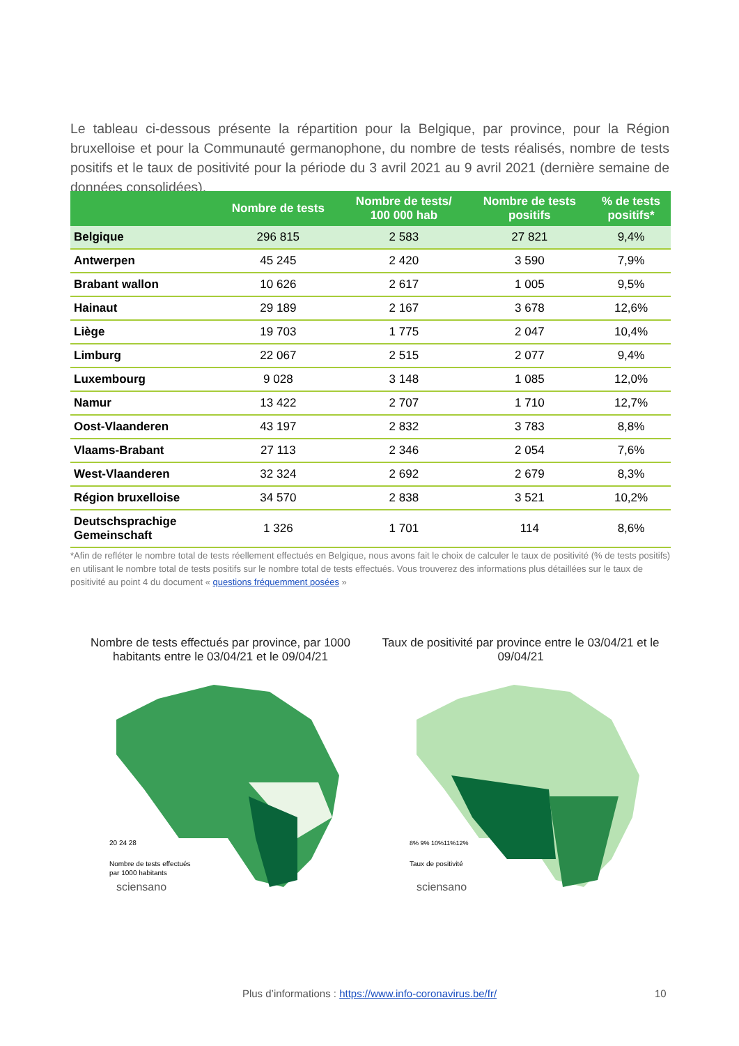Le tableau ci-dessous présente la répartition pour la Belgique, par province, pour la Région bruxelloise et pour la Communauté germanophone, du nombre de tests réalisés, nombre de tests positifs et le taux de positivité pour la période du 3 avril 2021 au 9 avril 2021 (dernière semaine de données consolidées).
| | Nombre de tests | Nombre de tests/ 100 000 hab | Nombre de tests positifs | % de tests positifs* |
| --- | --- | --- | --- | --- |
| Belgique | 296 815 | 2 583 | 27 821 | 9,4% |
| Antwerpen | 45 245 | 2 420 | 3 590 | 7,9% |
| Brabant wallon | 10 626 | 2 617 | 1 005 | 9,5% |
| Hainaut | 29 189 | 2 167 | 3 678 | 12,6% |
| Liège | 19 703 | 1 775 | 2 047 | 10,4% |
| Limburg | 22 067 | 2 515 | 2 077 | 9,4% |
| Luxembourg | 9 028 | 3 148 | 1 085 | 12,0% |
| Namur | 13 422 | 2 707 | 1 710 | 12,7% |
| Oost-Vlaanderen | 43 197 | 2 832 | 3 783 | 8,8% |
| Vlaams-Brabant | 27 113 | 2 346 | 2 054 | 7,6% |
| West-Vlaanderen | 32 324 | 2 692 | 2 679 | 8,3% |
| Région bruxelloise | 34 570 | 2 838 | 3 521 | 10,2% |
| Deutschsprachige Gemeinschaft | 1 326 | 1 701 | 114 | 8,6% |
*Afin de refléter le nombre total de tests réellement effectués en Belgique, nous avons fait le choix de calculer le taux de positivité (% de tests positifs) en utilisant le nombre total de tests positifs sur le nombre total de tests effectués. Vous trouverez des informations plus détaillées sur le taux de positivité au point 4 du document « questions fréquemment posées »
Nombre de tests effectués par province, par 1000 habitants entre le 03/04/21 et le 09/04/21
20 24 28
Nombre de tests effectués
par 1000 habitants
sciensano
Taux de positivité par province entre le 03/04/21 et le 09/04/21
8% 9% 10%11%12%
Taux de positivité
sciensano
Plus d’informations : https://www.info-coronavirus.be/fr/ 10